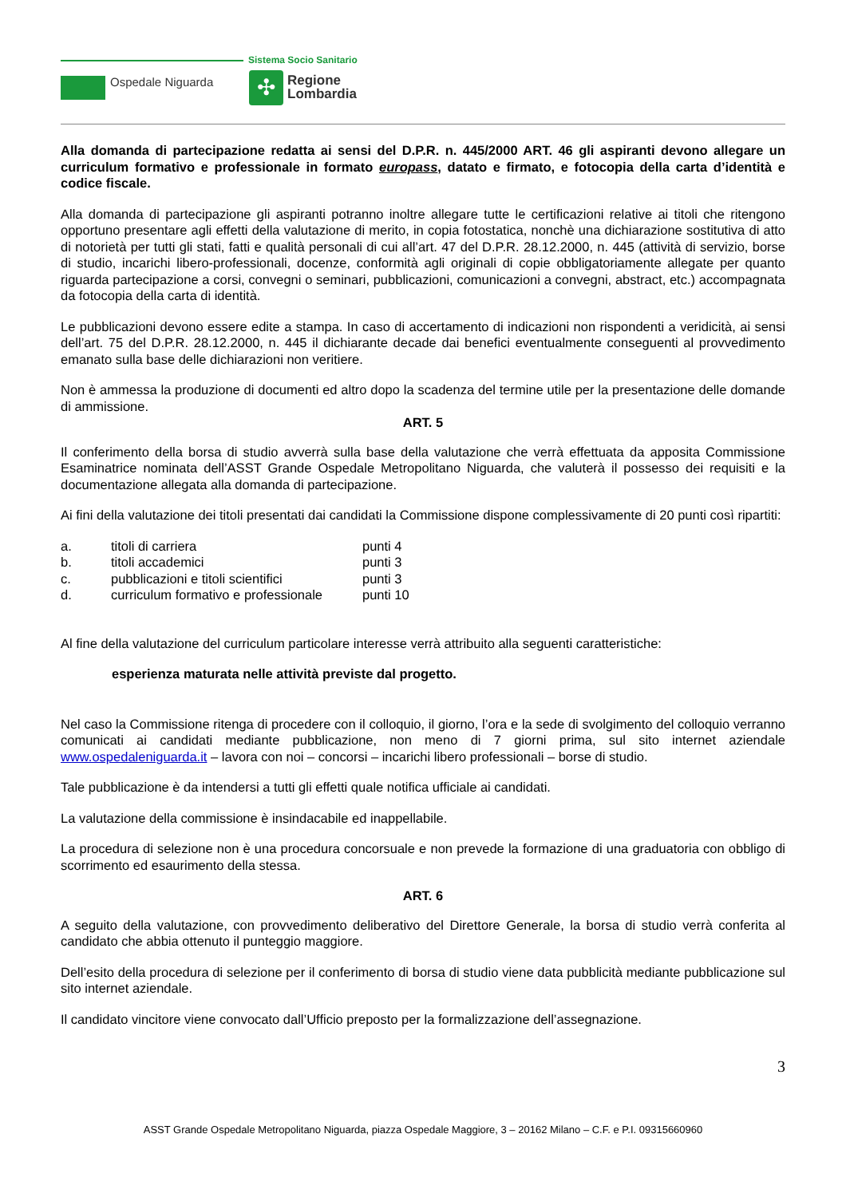Ospedale Niguarda
Sistema Socio Sanitario
✣
Regione
Lombardia
Alla domanda di partecipazione redatta ai sensi del D.P.R. n. 445/2000 ART. 46 gli aspiranti devono allegare un curriculum formativo e professionale in formato europass, datato e firmato, e fotocopia della carta d’identità e codice fiscale.
Alla domanda di partecipazione gli aspiranti potranno inoltre allegare tutte le certificazioni relative ai titoli che ritengono opportuno presentare agli effetti della valutazione di merito, in copia fotostatica, nonchè una dichiarazione sostitutiva di atto di notorietà per tutti gli stati, fatti e qualità personali di cui all’art. 47 del D.P.R. 28.12.2000, n. 445 (attività di servizio, borse di studio, incarichi libero-professionali, docenze, conformità agli originali di copie obbligatoriamente allegate per quanto riguarda partecipazione a corsi, convegni o seminari, pubblicazioni, comunicazioni a convegni, abstract, etc.) accompagnata da fotocopia della carta di identità.
Le pubblicazioni devono essere edite a stampa. In caso di accertamento di indicazioni non rispondenti a veridicità, ai sensi dell’art. 75 del D.P.R. 28.12.2000, n. 445 il dichiarante decade dai benefici eventualmente conseguenti al provvedimento emanato sulla base delle dichiarazioni non veritiere.
Non è ammessa la produzione di documenti ed altro dopo la scadenza del termine utile per la presentazione delle domande di ammissione.
ART. 5
Il conferimento della borsa di studio avverrà sulla base della valutazione che verrà effettuata da apposita Commissione Esaminatrice nominata dell’ASST Grande Ospedale Metropolitano Niguarda, che valuterà il possesso dei requisiti e la documentazione allegata alla domanda di partecipazione.
Ai fini della valutazione dei titoli presentati dai candidati la Commissione dispone complessivamente di 20 punti così ripartiti:
| a. | titoli di carriera | punti 4 |
| b. | titoli accademici | punti 3 |
| c. | pubblicazioni e titoli scientifici | punti 3 |
| d. | curriculum formativo e professionale | punti 10 |
Al fine della valutazione del curriculum particolare interesse verrà attribuito alla seguenti caratteristiche:
esperienza maturata nelle attività previste dal progetto.
Nel caso la Commissione ritenga di procedere con il colloquio, il giorno, l’ora e la sede di svolgimento del colloquio verranno comunicati ai candidati mediante pubblicazione, non meno di 7 giorni prima, sul sito internet aziendale www.ospedaleniguarda.it – lavora con noi – concorsi – incarichi libero professionali – borse di studio.
Tale pubblicazione è da intendersi a tutti gli effetti quale notifica ufficiale ai candidati.
La valutazione della commissione è insindacabile ed inappellabile.
La procedura di selezione non è una procedura concorsuale e non prevede la formazione di una graduatoria con obbligo di scorrimento ed esaurimento della stessa.
ART. 6
A seguito della valutazione, con provvedimento deliberativo del Direttore Generale, la borsa di studio verrà conferita al candidato che abbia ottenuto il punteggio maggiore.
Dell’esito della procedura di selezione per il conferimento di borsa di studio viene data pubblicità mediante pubblicazione sul sito internet aziendale.
Il candidato vincitore viene convocato dall’Ufficio preposto per la formalizzazione dell’assegnazione.
3
ASST Grande Ospedale Metropolitano Niguarda, piazza Ospedale Maggiore, 3 – 20162 Milano – C.F. e P.I. 09315660960